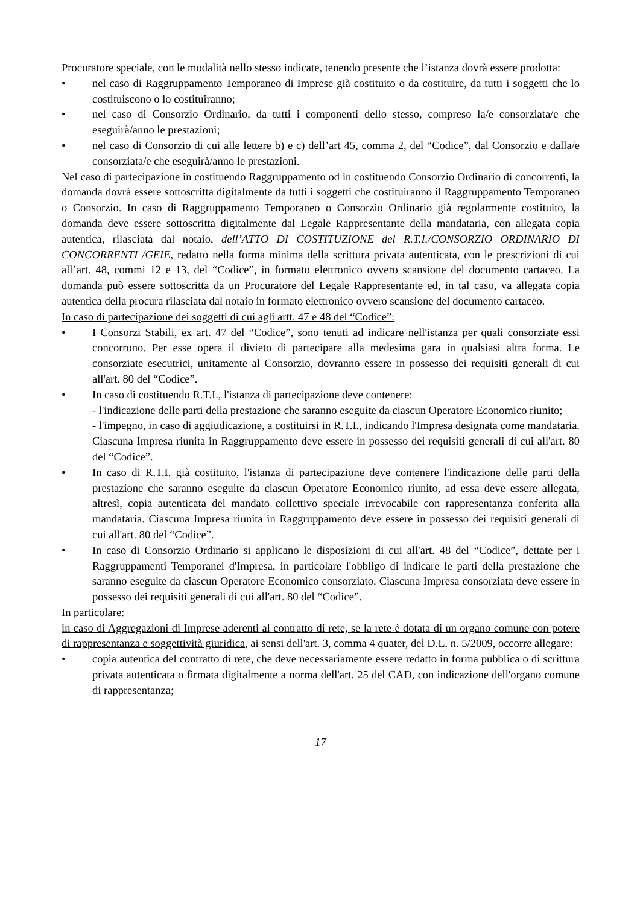Procuratore speciale, con le modalità nello stesso indicate, tenendo presente che l’istanza dovrà essere prodotta:
• nel caso di Raggruppamento Temporaneo di Imprese già costituito o da costituire, da tutti i soggetti che lo costituiscono o lo costituiranno;
• nel caso di Consorzio Ordinario, da tutti i componenti dello stesso, compreso la/e consorziata/e che eseguirà/anno le prestazioni;
• nel caso di Consorzio di cui alle lettere b) e c) dell’art 45, comma 2, del “Codice”, dal Consorzio e dalla/e consorziata/e che eseguirà/anno le prestazioni.
Nel caso di partecipazione in costituendo Raggruppamento od in costituendo Consorzio Ordinario di concorrenti, la domanda dovrà essere sottoscritta digitalmente da tutti i soggetti che costituiranno il Raggruppamento Temporaneo o Consorzio. In caso di Raggruppamento Temporaneo o Consorzio Ordinario già regolarmente costituito, la domanda deve essere sottoscritta digitalmente dal Legale Rappresentante della mandataria, con allegata copia autentica, rilasciata dal notaio, dell’ATTO DI COSTITUZIONE del R.T.I./CONSORZIO ORDINARIO DI CONCORRENTI /GEIE, redatto nella forma minima della scrittura privata autenticata, con le prescrizioni di cui all’art. 48, commi 12 e 13, del “Codice”, in formato elettronico ovvero scansione del documento cartaceo. La domanda può essere sottoscritta da un Procuratore del Legale Rappresentante ed, in tal caso, va allegata copia autentica della procura rilasciata dal notaio in formato elettronico ovvero scansione del documento cartaceo.
In caso di partecipazione dei soggetti di cui agli artt. 47 e 48 del “Codice”:
• I Consorzi Stabili, ex art. 47 del “Codice”, sono tenuti ad indicare nell'istanza per quali consorziate essi concorrono. Per esse opera il divieto di partecipare alla medesima gara in qualsiasi altra forma. Le consorziate esecutrici, unitamente al Consorzio, dovranno essere in possesso dei requisiti generali di cui all'art. 80 del “Codice”.
• In caso di costituendo R.T.I., l'istanza di partecipazione deve contenere:
- l'indicazione delle parti della prestazione che saranno eseguite da ciascun Operatore Economico riunito;
- l'impegno, in caso di aggiudicazione, a costituirsi in R.T.I., indicando l'Impresa designata come mandataria. Ciascuna Impresa riunita in Raggruppamento deve essere in possesso dei requisiti generali di cui all'art. 80 del “Codice”.
• In caso di R.T.I. già costituito, l'istanza di partecipazione deve contenere l'indicazione delle parti della prestazione che saranno eseguite da ciascun Operatore Economico riunito, ad essa deve essere allegata, altresì, copia autenticata del mandato collettivo speciale irrevocabile con rappresentanza conferita alla mandataria. Ciascuna Impresa riunita in Raggruppamento deve essere in possesso dei requisiti generali di cui all'art. 80 del “Codice”.
• In caso di Consorzio Ordinario si applicano le disposizioni di cui all'art. 48 del “Codice”, dettate per i Raggruppamenti Temporanei d'Impresa, in particolare l'obbligo di indicare le parti della prestazione che saranno eseguite da ciascun Operatore Economico consorziato. Ciascuna Impresa consorziata deve essere in possesso dei requisiti generali di cui all'art. 80 del “Codice”.
In particolare:
in caso di Aggregazioni di Imprese aderenti al contratto di rete, se la rete è dotata di un organo comune con potere di rappresentanza e soggettività giuridica, ai sensi dell'art. 3, comma 4 quater, del D.L. n. 5/2009, occorre allegare:
• copia autentica del contratto di rete, che deve necessariamente essere redatto in forma pubblica o di scrittura privata autenticata o firmata digitalmente a norma dell'art. 25 del CAD, con indicazione dell'organo comune di rappresentanza;
17